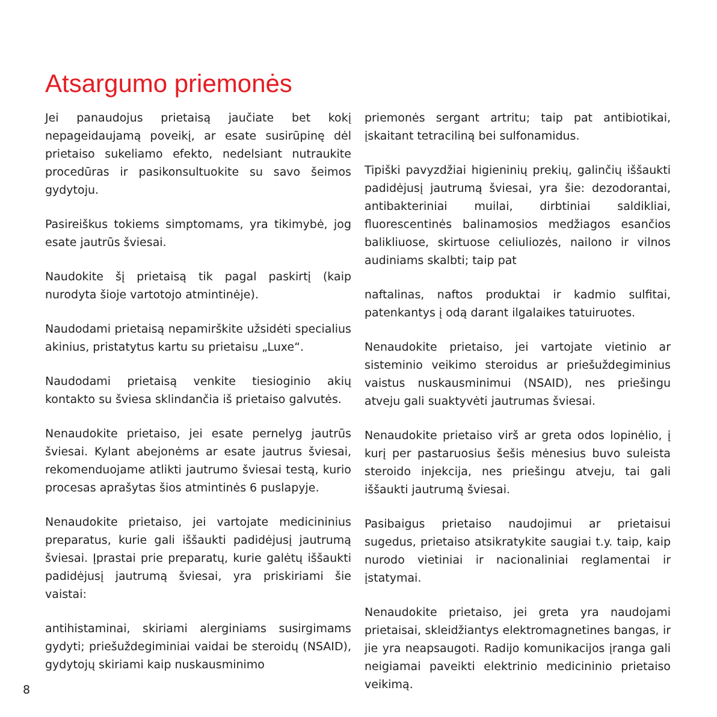Atsargumo priemonės
Jei panaudojus prietaisą jaučiate bet kokį nepageidaujamą poveikį, ar esate susirūpinę dėl prietaiso sukeliamo efekto, nedelsiant nutraukite procedūras ir pasikonsultuokite su savo šeimos gydytoju.
Pasireiškus tokiems simptomams, yra tikimybė, jog esate jautrūs šviesai.
Naudokite šį prietaisą tik pagal paskirtį (kaip nurodyta šioje vartotojo atmintinėje).
Naudodami prietaisą nepamirškite užsidėti specialius akinius, pristatytus kartu su prietaisu „Luxe“.
Naudodami prietaisą venkite tiesioginio akių kontakto su šviesa sklindančia iš prietaiso galvutės.
Nenaudokite prietaiso, jei esate pernelyg jautrūs šviesai. Kylant abejonėms ar esate jautrus šviesai, rekomenduojame atlikti jautrumo šviesai testą, kurio procesas aprašytas šios atmintinės 6 puslapyje.
Nenaudokite prietaiso, jei vartojate medicininius preparatus, kurie gali iššaukti padidėjusį jautrumą šviesai. Įprastai prie preparatų, kurie galėtų iššaukti padidėjusį jautrumą šviesai, yra priskiriami šie vaistai:
antihistaminai, skiriami alerginiams susirgimams gydyti; priešuždegiminiai vaidai be steroidų (NSAID), gydytojų skiriami kaip nuskausminimo
priemonės sergant artritu; taip pat antibiotikai, įskaitant tetraciliną bei sulfonamidus.
Tipiški pavyzdžiai higieninių prekių, galinčių iššaukti padidėjusį jautrumą šviesai, yra šie: dezodorantai, antibakteriniai muilai, dirbtiniai saldikliai, fluorescentinės balinamosios medžiagos esančios balikliuose, skirtuose celiuliozės, nailono ir vilnos audiniams skalbti; taip pat
naftalinas, naftos produktai ir kadmio sulfitai, patenkantys į odą darant ilgalaikes tatuiruotes.
Nenaudokite prietaiso, jei vartojate vietinio ar sisteminio veikimo steroidus ar priešuždegiminius vaistus nuskausminimui (NSAID), nes priešingu atveju gali suaktyvėti jautrumas šviesai.
Nenaudokite prietaiso virš ar greta odos lopinėlio, į kurį per pastaruosius šešis mėnesius buvo suleista steroido injekcija, nes priešingu atveju, tai gali iššaukti jautrumą šviesai.
Pasibaigus prietaiso naudojimui ar prietaisui sugedus, prietaiso atsikratykite saugiai t.y. taip, kaip nurodo vietiniai ir nacionaliniai reglamentai ir įstatymai.
Nenaudokite prietaiso, jei greta yra naudojami prietaisai, skleidžiantys elektromagnetines bangas, ir jie yra neapsaugoti. Radijo komunikacijos įranga gali neigiamai paveikti elektrinio medicininio prietaiso veikimą.
8